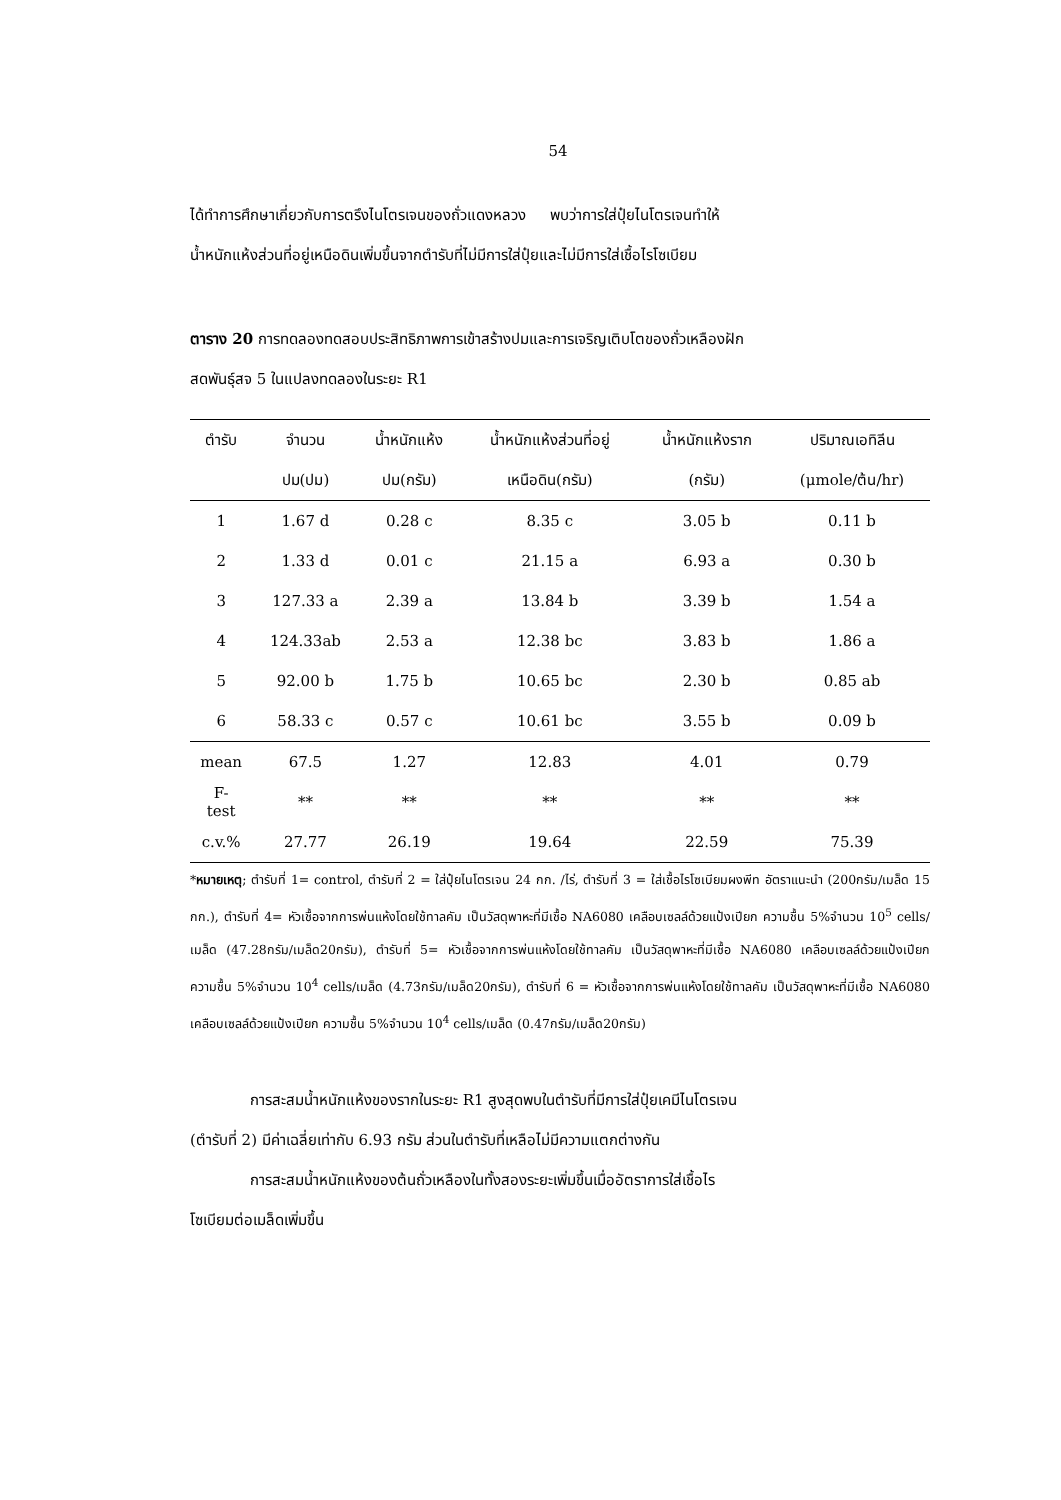54
ได้ทำการศึกษาเกี่ยวกับการตรึงไนโตรเจนของถั่วแดงหลวง พบว่าการใส่ปุ๋ยไนโตรเจนทำให้
น้ำหนักแห้งส่วนที่อยู่เหนือดินเพิ่มขึ้นจากตำรับที่ไม่มีการใส่ปุ๋ยและไม่มีการใส่เชื้อไรโซเบียม
ตาราง 20 การทดลองทดสอบประสิทธิภาพการเข้าสร้างปมและการเจริญเติบโตของถั่วเหลืองฝัก
สดพันธุ์สจ 5 ในแปลงทดลองในระยะ R1
| ตำรับ | จำนวน | น้ำหนักแห้ง | น้ำหนักแห้งส่วนที่อยู่ | น้ำหนักแห้งราก | ปริมาณเอทิลีน |
| --- | --- | --- | --- | --- | --- |
| | ปม(ปม) | ปม(กรัม) | เหนือดิน(กรัม) | (กรัม) | (μmole/ต้น/hr) |
| 1 | 1.67 d | 0.28 c | 8.35 c | 3.05 b | 0.11 b |
| 2 | 1.33 d | 0.01 c | 21.15 a | 6.93 a | 0.30 b |
| 3 | 127.33 a | 2.39 a | 13.84 b | 3.39 b | 1.54 a |
| 4 | 124.33ab | 2.53 a | 12.38 bc | 3.83 b | 1.86 a |
| 5 | 92.00 b | 1.75 b | 10.65 bc | 2.30 b | 0.85 ab |
| 6 | 58.33 c | 0.57 c | 10.61 bc | 3.55 b | 0.09 b |
| mean | 67.5 | 1.27 | 12.83 | 4.01 | 0.79 |
| F- test | ** | ** | ** | ** | ** |
| c.v.% | 27.77 | 26.19 | 19.64 | 22.59 | 75.39 |
*หมายเหตุ; ตำรับที่ 1= control, ตำรับที่ 2 = ใส่ปุ๋ยไนโตรเจน 24 กก. /ไร่, ตำรับที่ 3 = ใส่เชื้อไรโซเบียมผงพีท อัตราแนะนำ (200กรัม/เมล็ด 15 กก.), ตำรับที่ 4= หัวเชื้อจากการพ่นแห้งโดยใช้ทาลคัม เป็นวัสดุพาหะที่มีเชื้อ NA6080 เคลือบเซลล์ด้วยแป้งเปียก ความชื้น 5%จำนวน 10<sup>5</sup> cells/เมล็ด (47.28กรัม/เมล็ด20กรัม), ตำรับที่ 5= หัวเชื้อจากการพ่นแห้งโดยใช้ทาลคัม เป็นวัสดุพาหะที่มีเชื้อ NA6080 เคลือบเซลล์ด้วยแป้งเปียก ความชื้น 5%จำนวน 10<sup>4</sup> cells/เมล็ด (4.73กรัม/เมล็ด20กรัม), ตำรับที่ 6 = หัวเชื้อจากการพ่นแห้งโดยใช้ทาลคัม เป็นวัสดุพาหะที่มีเชื้อ NA6080 เคลือบเซลล์ด้วยแป้งเปียก ความชื้น 5%จำนวน 10<sup>4</sup> cells/เมล็ด (0.47กรัม/เมล็ด20กรัม)
การสะสมน้ำหนักแห้งของรากในระยะ R1 สูงสุดพบในตำรับที่มีการใส่ปุ๋ยเคมีไนโตรเจน
(ตำรับที่ 2) มีค่าเฉลี่ยเท่ากับ 6.93 กรัม ส่วนในตำรับที่เหลือไม่มีความแตกต่างกัน
การสะสมน้ำหนักแห้งของต้นถั่วเหลืองในทั้งสองระยะเพิ่มขึ้นเมื่ออัตราการใส่เชื้อไร
โซเบียมต่อเมล็ดเพิ่มขึ้น